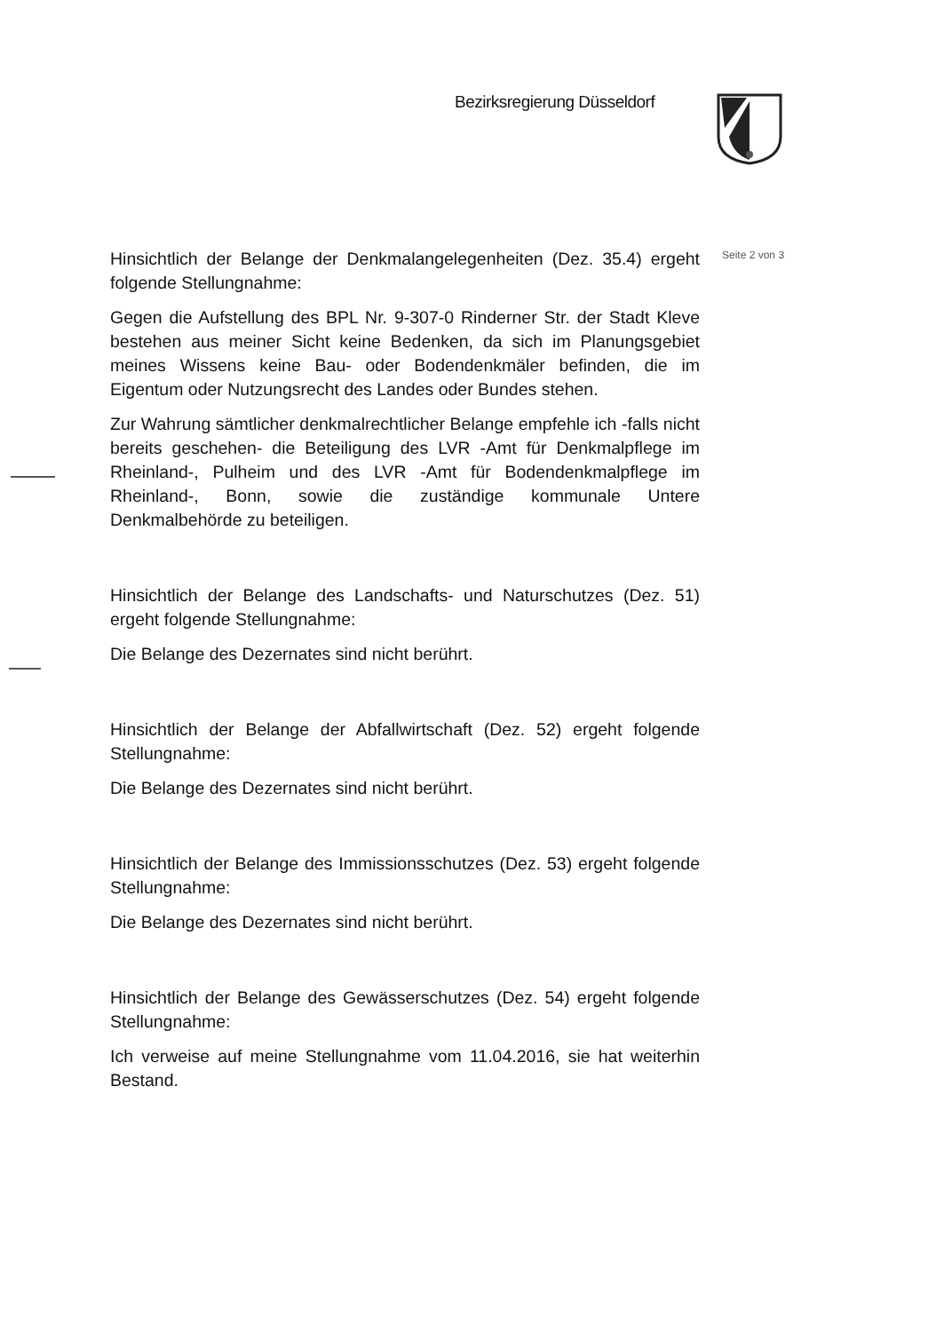Bezirksregierung Düsseldorf
Seite 2 von 3
Hinsichtlich der Belange der Denkmalangelegenheiten (Dez. 35.4) ergeht folgende Stellungnahme:
Gegen die Aufstellung des BPL Nr. 9-307-0 Rinderner Str. der Stadt Kleve bestehen aus meiner Sicht keine Bedenken, da sich im Planungsgebiet meines Wissens keine Bau- oder Bodendenkmäler befinden, die im Eigentum oder Nutzungsrecht des Landes oder Bundes stehen.
Zur Wahrung sämtlicher denkmalrechtlicher Belange empfehle ich -falls nicht bereits geschehen- die Beteiligung des LVR -Amt für Denkmalpflege im Rheinland-, Pulheim und des LVR -Amt für Bodendenkmalpflege im Rheinland-, Bonn, sowie die zuständige kommunale Untere Denkmalbehörde zu beteiligen.
Hinsichtlich der Belange des Landschafts- und Naturschutzes (Dez. 51) ergeht folgende Stellungnahme:
Die Belange des Dezernates sind nicht berührt.
Hinsichtlich der Belange der Abfallwirtschaft (Dez. 52) ergeht folgende Stellungnahme:
Die Belange des Dezernates sind nicht berührt.
Hinsichtlich der Belange des Immissionsschutzes (Dez. 53) ergeht folgende Stellungnahme:
Die Belange des Dezernates sind nicht berührt.
Hinsichtlich der Belange des Gewässerschutzes (Dez. 54) ergeht folgende Stellungnahme:
Ich verweise auf meine Stellungnahme vom 11.04.2016, sie hat weiterhin Bestand.